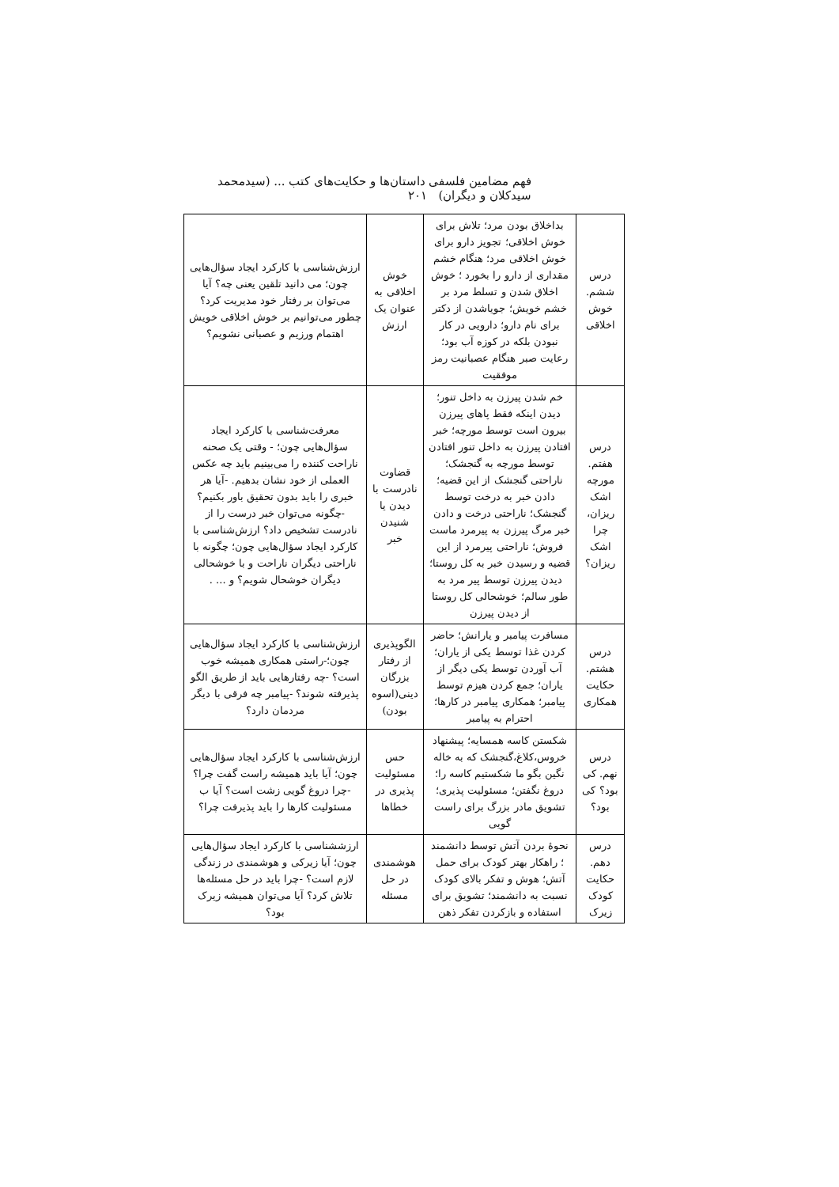فهم مضامین فلسفی داستان‌ها و حکایت‌های کتب ... (سیدمحمد سیدکلان و دیگران) ۲۰۱
| درس ششم. خوش اخلاقی | بداخلاق بودن مرد؛ تلاش برای خوش اخلاقی؛ تجویز دارو برای خوش اخلاقی مرد؛ هنگام خشم مقداری از دارو را بخورد ؛ خوش اخلاق شدن و تسلط مرد بر خشم خویش؛ جویاشدن از دکتر برای نام دارو؛ دارویی در کار نبودن بلکه در کوزه آب بود؛ رعایت صبر هنگام عصبانیت رمز موفقیت | خوش اخلاقی به عنوان یک ارزش | ارزش‌شناسی با کارکرد ایجاد سؤال‌هایی چون؛ می دانید تلقین یعنی چه؟ آیا می‌توان بر رفتار خود مدیریت کرد؟ چطور می‌توانیم بر خوش اخلاقی خویش اهتمام ورزیم و عصبانی نشویم؟ |
| درس هفتم. مورچه اشک ریزان، چرا اشک ریزان؟ | خم شدن پیرزن به داخل تنور؛ دیدن اینکه فقط پاهای پیرزن بیرون است توسط مورچه؛ خبر افتادن پیرزن به داخل تنور افتادن توسط مورچه به گنجشک؛ ناراحتی گنجشک از این قضیه؛ دادن خبر به درخت توسط گنجشک؛ ناراحتی درخت و دادن خبر مرگ پیرزن به پیرمرد ماست فروش؛ ناراحتی پیرمرد از این قضیه و رسیدن خبر به کل روستا؛ دیدن پیرزن توسط پیر مرد به طور سالم؛ خوشحالی کل روستا از دیدن پیرزن | قضاوت نادرست با دیدن یا شنیدن خبر | معرفت‌شناسی با کارکرد ایجاد سؤال‌هایی چون؛ - وقتی یک صحنه ناراحت کننده را می‌بینیم باید چه عکس العملی از خود نشان بدهیم. -آیا هر خبری را باید بدون تحقیق باور بکنیم؟ -چگونه می‌توان خبر درست را از نادرست تشخیص داد؟ ارزش‌شناسی با کارکرد ایجاد سؤال‌هایی چون؛ چگونه با ناراحتی دیگران ناراحت و با خوشحالی دیگران خوشحال شویم؟ و ... . |
| درس هشتم. حکایت همکاری | مسافرت پیامبر و یارانش؛ حاضر کردن غذا توسط یکی از یاران؛ آب آوردن توسط یکی دیگر از یاران؛ جمع کردن هیزم توسط پیامبر؛ همکاری پیامبر در کارها؛ احترام به پیامبر | الگوپذیری از رفتار بزرگان دینی(اسوه بودن) | ارزش‌شناسی با کارکرد ایجاد سؤال‌هایی چون؛-راستی همکاری همیشه خوب است؟ -چه رفتارهایی باید از طریق الگو پذیرفته شوند؟ -پیامبر چه فرقی با دیگر مردمان دارد؟ |
| درس نهم. کی بود؟ کی بود؟ | شکستن کاسه همسایه؛ پیشنهاد خروس،کلاغ،گنجشک که به خاله نگین بگو ما شکستیم کاسه را؛ دروغ نگفتن؛ مسئولیت پذیری؛ تشویق مادر بزرگ برای راست گویی | حس مسئولیت پذیری در خطاها | ارزش‌شناسی با کارکرد ایجاد سؤال‌هایی چون؛ آیا باید همیشه راست گفت چرا؟ -چرا دروغ گویی زشت است؟ آیا ب مسئولیت کارها را باید پذیرفت چرا؟ |
| درس دهم. حکایت کودک زیرک | نحوهٔ بردن آتش توسط دانشمند ؛ راهکار بهتر کودک برای حمل آتش؛ هوش و تفکر بالای کودک نسبت به دانشمند؛ تشویق برای استفاده و بازکردن تفکر ذهن | هوشمندی در حل مسئله | ارزششناسی با کارکرد ایجاد سؤال‌هایی چون؛ آیا زیرکی و هوشمندی در زندگی لازم است؟ -چرا باید در حل مسئله‌ها تلاش کرد؟ آیا می‌توان همیشه زیرک بود؟ |